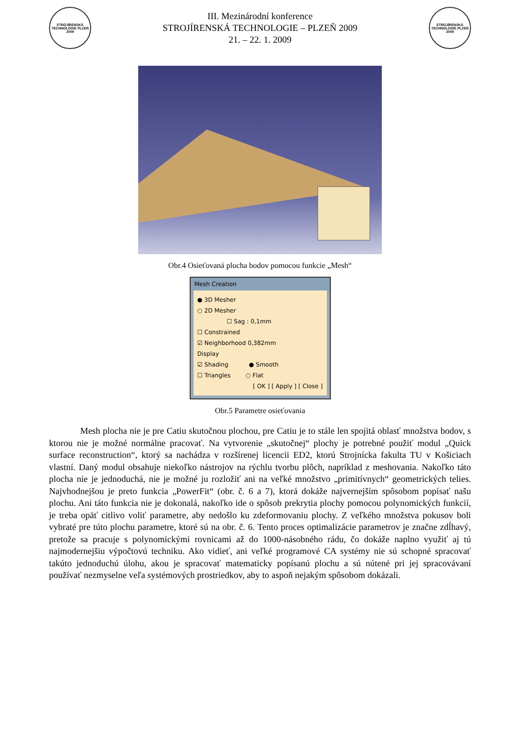STROJÍRENSKÁ TECHNOLOGIE PLZEŇ 2009
III. Mezinárodní konference
STROJÍRENSKÁ TECHNOLOGIE – PLZEŇ 2009
21. – 22. 1. 2009
STROJÍRENSKÁ TECHNOLOGIE PLZEŇ 2009
Obr.4 Osieťovaná plocha bodov pomocou funkcie „Mesh“
Mesh Creation
● 3D Mesher
○ 2D Mesher
☐ Sag : 0,1mm
☐ Constrained
☑ Neighborhood 0,382mm
Display
☑ Shading ● Smooth
☐ Triangles ○ Flat
[ OK ] [ Apply ] [ Close ]
Obr.5 Parametre osieťovania
Mesh plocha nie je pre Catiu skutočnou plochou, pre Catiu je to stále len spojitá oblasť množstva bodov, s ktorou nie je možné normálne pracovať. Na vytvorenie „skutočnej“ plochy je potrebné použiť modul „Quick surface reconstruction“, ktorý sa nachádza v rozšírenej licencii ED2, ktorú Strojnícka fakulta TU v Košiciach vlastní. Daný modul obsahuje niekoľko nástrojov na rýchlu tvorbu plôch, napríklad z meshovania. Nakoľko táto plocha nie je jednoduchá, nie je možné ju rozložiť ani na veľké množstvo „primitívnych“ geometrických telies. Najvhodnejšou je preto funkcia „PowerFit“ (obr. č. 6 a 7), ktorá dokáže najvernejším spôsobom popísať našu plochu. Ani táto funkcia nie je dokonalá, nakoľko ide o spôsob prekrytia plochy pomocou polynomických funkcií, je treba opäť citlivo voliť parametre, aby nedošlo ku zdeformovaniu plochy. Z veľkého množstva pokusov boli vybraté pre túto plochu parametre, ktoré sú na obr. č. 6. Tento proces optimalizácie parametrov je značne zdĺhavý, pretože sa pracuje s polynomickými rovnicami až do 1000-násobného rádu, čo dokáže naplno využiť aj tú najmodernejšiu výpočtovú techniku. Ako vidieť, ani veľké programové CA systémy nie sú schopné spracovať takúto jednoduchú úlohu, akou je spracovať matematicky popísanú plochu a sú nútené pri jej spracovávaní používať nezmyselne veľa systémových prostriedkov, aby to aspoň nejakým spôsobom dokázali.